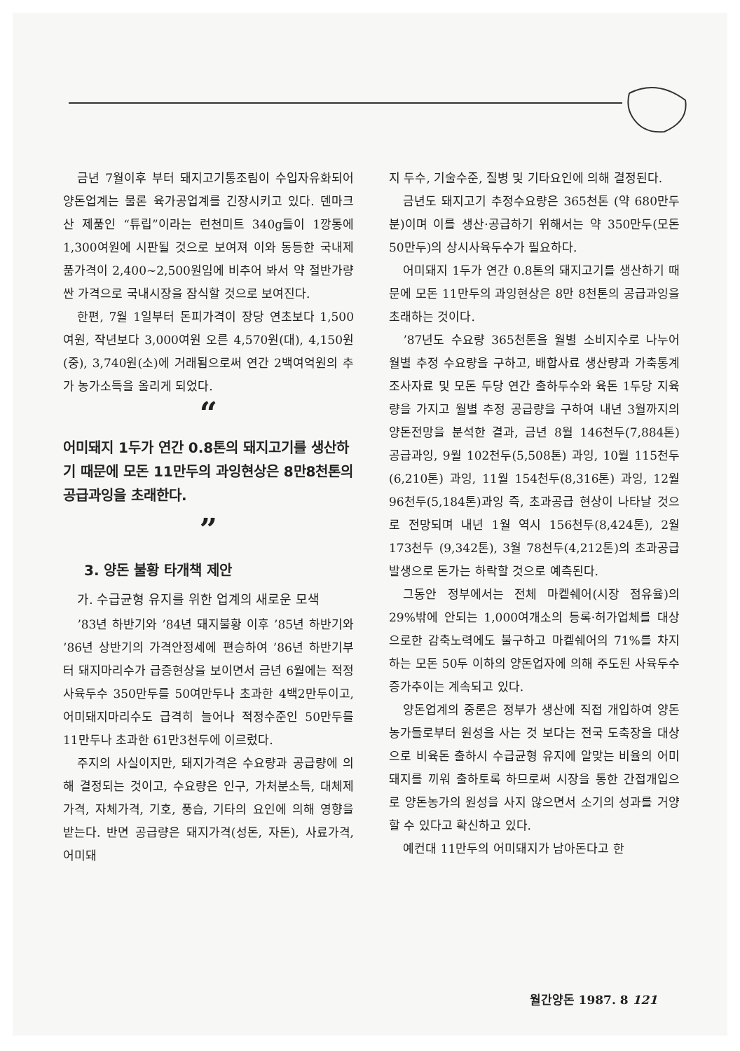금년 7월이후 부터 돼지고기통조림이 수입자유화되어 양돈업계는 물론 육가공업계를 긴장시키고 있다. 덴마크산 제품인 “튜립”이라는 런천미트 340g들이 1깡통에 1,300여원에 시판될 것으로 보여져 이와 동등한 국내제품가격이 2,400~2,500원임에 비추어 봐서 약 절반가량 싼 가격으로 국내시장을 잠식할 것으로 보여진다.
한편, 7월 1일부터 돈피가격이 장당 연초보다 1,500여원, 작년보다 3,000여원 오른 4,570원(대), 4,150원(중), 3,740원(소)에 거래됨으로써 연간 2백여억원의 추가 농가소득을 올리게 되었다.
“
어미돼지 1두가 연간 0.8톤의 돼지고기를 생산하기 때문에 모돈 11만두의 과잉현상은 8만8천톤의 공급과잉을 초래한다.
”
3. 양돈 불황 타개책 제안
가. 수급균형 유지를 위한 업계의 새로운 모색
’83년 하반기와 ’84년 돼지불황 이후 ’85년 하반기와 ’86년 상반기의 가격안정세에 편승하여 ’86년 하반기부터 돼지마리수가 급증현상을 보이면서 금년 6월에는 적정사육두수 350만두를 50여만두나 초과한 4백2만두이고, 어미돼지마리수도 급격히 늘어나 적정수준인 50만두를 11만두나 초과한 61만3천두에 이르렀다.
주지의 사실이지만, 돼지가격은 수요량과 공급량에 의해 결정되는 것이고, 수요량은 인구, 가처분소득, 대체제가격, 자체가격, 기호, 풍습, 기타의 요인에 의해 영향을 받는다. 반면 공급량은 돼지가격(성돈, 자돈), 사료가격, 어미돼
지 두수, 기술수준, 질병 및 기타요인에 의해 결정된다.
금년도 돼지고기 추정수요량은 365천톤 (약 680만두분)이며 이를 생산·공급하기 위해서는 약 350만두(모돈 50만두)의 상시사육두수가 필요하다.
어미돼지 1두가 연간 0.8톤의 돼지고기를 생산하기 때문에 모돈 11만두의 과잉현상은 8만 8천톤의 공급과잉을 초래하는 것이다.
’87년도 수요량 365천톤을 월별 소비지수로 나누어 월별 추정 수요량을 구하고, 배합사료 생산량과 가축통계 조사자료 및 모돈 두당 연간 출하두수와 육돈 1두당 지육량을 가지고 월별 추정 공급량을 구하여 내년 3월까지의 양돈전망을 분석한 결과, 금년 8월 146천두(7,884톤) 공급과잉, 9월 102천두(5,508톤) 과잉, 10월 115천두(6,210톤) 과잉, 11월 154천두(8,316톤) 과잉, 12월 96천두(5,184톤)과잉 즉, 초과공급 현상이 나타날 것으로 전망되며 내년 1월 역시 156천두(8,424톤), 2월 173천두 (9,342톤), 3월 78천두(4,212톤)의 초과공급 발생으로 돈가는 하락할 것으로 예측된다.
그동안 정부에서는 전체 마켙쉐어(시장 점유율)의 29%밖에 안되는 1,000여개소의 등록·허가업체를 대상으로한 감축노력에도 불구하고 마켙쉐어의 71%를 차지하는 모돈 50두 이하의 양돈업자에 의해 주도된 사육두수 증가추이는 계속되고 있다.
양돈업계의 중론은 정부가 생산에 직접 개입하여 양돈농가들로부터 원성을 사는 것 보다는 전국 도축장을 대상으로 비육돈 출하시 수급균형 유지에 알맞는 비율의 어미돼지를 끼워 출하토록 하므로써 시장을 통한 간접개입으로 양돈농가의 원성을 사지 않으면서 소기의 성과를 거양할 수 있다고 확신하고 있다.
예컨대 11만두의 어미돼지가 남아돈다고 한
월간양돈 1987. 8 121